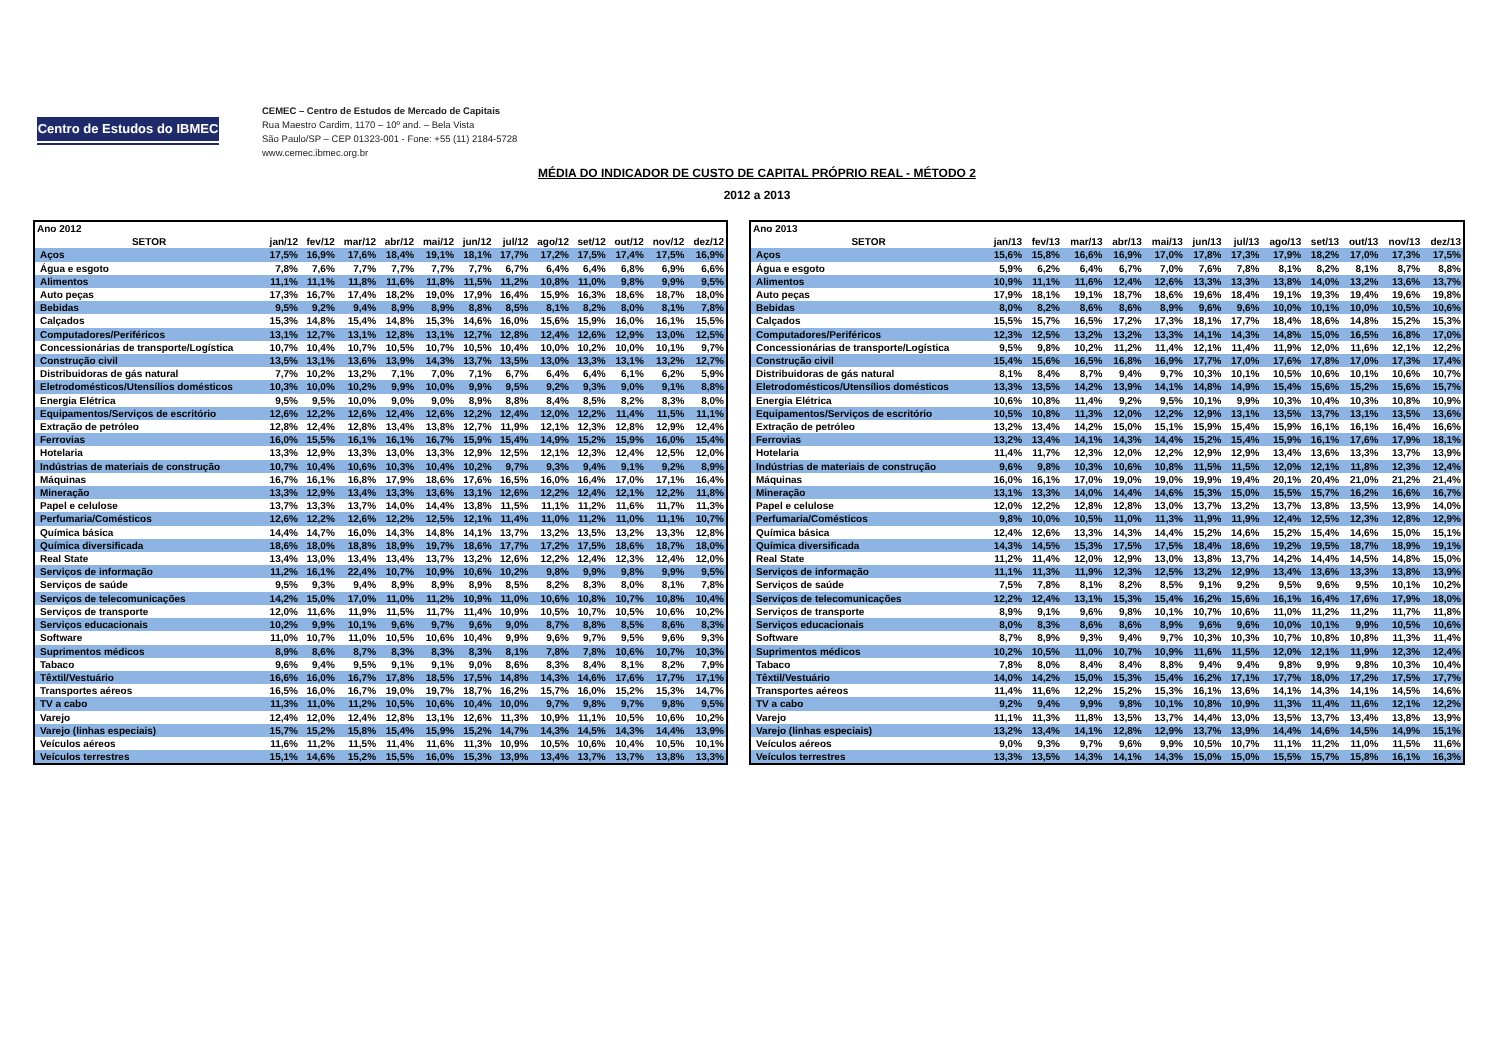Centro de Estudos do IBMEC
CEMEC – Centro de Estudos de Mercado de Capitais
Rua Maestro Cardim, 1170 – 10º and. – Bela Vista
São Paulo/SP – CEP 01323-001 - Fone: +55 (11) 2184-5728
www.cemec.ibmec.org.br
MÉDIA DO INDICADOR DE CUSTO DE CAPITAL PRÓPRIO REAL - MÉTODO 2
2012 a 2013
| Ano 2012 | | | | | | | | | | | | |
| SETOR | jan/12 | fev/12 | mar/12 | abr/12 | mai/12 | jun/12 | jul/12 | ago/12 | set/12 | out/12 | nov/12 | dez/12 |
| Aços | 17,5% | 16,9% | 17,6% | 18,4% | 19,1% | 18,1% | 17,7% | 17,2% | 17,5% | 17,4% | 17,5% | 16,9% |
| Água e esgoto | 7,8% | 7,6% | 7,7% | 7,7% | 7,7% | 7,7% | 6,7% | 6,4% | 6,4% | 6,8% | 6,9% | 6,6% |
| Alimentos | 11,1% | 11,1% | 11,8% | 11,6% | 11,8% | 11,5% | 11,2% | 10,8% | 11,0% | 9,8% | 9,9% | 9,5% |
| Auto peças | 17,3% | 16,7% | 17,4% | 18,2% | 19,0% | 17,9% | 16,4% | 15,9% | 16,3% | 18,6% | 18,7% | 18,0% |
| Bebidas | 9,5% | 9,2% | 9,4% | 8,9% | 8,9% | 8,8% | 8,5% | 8,1% | 8,2% | 8,0% | 8,1% | 7,8% |
| Calçados | 15,3% | 14,8% | 15,4% | 14,8% | 15,3% | 14,6% | 16,0% | 15,6% | 15,9% | 16,0% | 16,1% | 15,5% |
| Computadores/Periféricos | 13,1% | 12,7% | 13,1% | 12,8% | 13,1% | 12,7% | 12,8% | 12,4% | 12,6% | 12,9% | 13,0% | 12,5% |
| Concessionárias de transporte/Logística | 10,7% | 10,4% | 10,7% | 10,5% | 10,7% | 10,5% | 10,4% | 10,0% | 10,2% | 10,0% | 10,1% | 9,7% |
| Construção civil | 13,5% | 13,1% | 13,6% | 13,9% | 14,3% | 13,7% | 13,5% | 13,0% | 13,3% | 13,1% | 13,2% | 12,7% |
| Distribuidoras de gás natural | 7,7% | 10,2% | 13,2% | 7,1% | 7,0% | 7,1% | 6,7% | 6,4% | 6,4% | 6,1% | 6,2% | 5,9% |
| Eletrodomésticos/Utensílios domésticos | 10,3% | 10,0% | 10,2% | 9,9% | 10,0% | 9,9% | 9,5% | 9,2% | 9,3% | 9,0% | 9,1% | 8,8% |
| Energia Elétrica | 9,5% | 9,5% | 10,0% | 9,0% | 9,0% | 8,9% | 8,8% | 8,4% | 8,5% | 8,2% | 8,3% | 8,0% |
| Equipamentos/Serviços de escritório | 12,6% | 12,2% | 12,6% | 12,4% | 12,6% | 12,2% | 12,4% | 12,0% | 12,2% | 11,4% | 11,5% | 11,1% |
| Extração de petróleo | 12,8% | 12,4% | 12,8% | 13,4% | 13,8% | 12,7% | 11,9% | 12,1% | 12,3% | 12,8% | 12,9% | 12,4% |
| Ferrovias | 16,0% | 15,5% | 16,1% | 16,1% | 16,7% | 15,9% | 15,4% | 14,9% | 15,2% | 15,9% | 16,0% | 15,4% |
| Hotelaria | 13,3% | 12,9% | 13,3% | 13,0% | 13,3% | 12,9% | 12,5% | 12,1% | 12,3% | 12,4% | 12,5% | 12,0% |
| Indústrias de materiais de construção | 10,7% | 10,4% | 10,6% | 10,3% | 10,4% | 10,2% | 9,7% | 9,3% | 9,4% | 9,1% | 9,2% | 8,9% |
| Máquinas | 16,7% | 16,1% | 16,8% | 17,9% | 18,6% | 17,6% | 16,5% | 16,0% | 16,4% | 17,0% | 17,1% | 16,4% |
| Mineração | 13,3% | 12,9% | 13,4% | 13,3% | 13,6% | 13,1% | 12,6% | 12,2% | 12,4% | 12,1% | 12,2% | 11,8% |
| Papel e celulose | 13,7% | 13,3% | 13,7% | 14,0% | 14,4% | 13,8% | 11,5% | 11,1% | 11,2% | 11,6% | 11,7% | 11,3% |
| Perfumaria/Comésticos | 12,6% | 12,2% | 12,6% | 12,2% | 12,5% | 12,1% | 11,4% | 11,0% | 11,2% | 11,0% | 11,1% | 10,7% |
| Química básica | 14,4% | 14,7% | 16,0% | 14,3% | 14,8% | 14,1% | 13,7% | 13,2% | 13,5% | 13,2% | 13,3% | 12,8% |
| Química diversificada | 18,6% | 18,0% | 18,8% | 18,9% | 19,7% | 18,6% | 17,7% | 17,2% | 17,5% | 18,6% | 18,7% | 18,0% |
| Real State | 13,4% | 13,0% | 13,4% | 13,4% | 13,7% | 13,2% | 12,6% | 12,2% | 12,4% | 12,3% | 12,4% | 12,0% |
| Serviços de informação | 11,2% | 16,1% | 22,4% | 10,7% | 10,9% | 10,6% | 10,2% | 9,8% | 9,9% | 9,8% | 9,9% | 9,5% |
| Serviços de saúde | 9,5% | 9,3% | 9,4% | 8,9% | 8,9% | 8,9% | 8,5% | 8,2% | 8,3% | 8,0% | 8,1% | 7,8% |
| Serviços de telecomunicações | 14,2% | 15,0% | 17,0% | 11,0% | 11,2% | 10,9% | 11,0% | 10,6% | 10,8% | 10,7% | 10,8% | 10,4% |
| Serviços de transporte | 12,0% | 11,6% | 11,9% | 11,5% | 11,7% | 11,4% | 10,9% | 10,5% | 10,7% | 10,5% | 10,6% | 10,2% |
| Serviços educacionais | 10,2% | 9,9% | 10,1% | 9,6% | 9,7% | 9,6% | 9,0% | 8,7% | 8,8% | 8,5% | 8,6% | 8,3% |
| Software | 11,0% | 10,7% | 11,0% | 10,5% | 10,6% | 10,4% | 9,9% | 9,6% | 9,7% | 9,5% | 9,6% | 9,3% |
| Suprimentos médicos | 8,9% | 8,6% | 8,7% | 8,3% | 8,3% | 8,3% | 8,1% | 7,8% | 7,8% | 10,6% | 10,7% | 10,3% |
| Tabaco | 9,6% | 9,4% | 9,5% | 9,1% | 9,1% | 9,0% | 8,6% | 8,3% | 8,4% | 8,1% | 8,2% | 7,9% |
| Têxtil/Vestuário | 16,6% | 16,0% | 16,7% | 17,8% | 18,5% | 17,5% | 14,8% | 14,3% | 14,6% | 17,6% | 17,7% | 17,1% |
| Transportes aéreos | 16,5% | 16,0% | 16,7% | 19,0% | 19,7% | 18,7% | 16,2% | 15,7% | 16,0% | 15,2% | 15,3% | 14,7% |
| TV a cabo | 11,3% | 11,0% | 11,2% | 10,5% | 10,6% | 10,4% | 10,0% | 9,7% | 9,8% | 9,7% | 9,8% | 9,5% |
| Varejo | 12,4% | 12,0% | 12,4% | 12,8% | 13,1% | 12,6% | 11,3% | 10,9% | 11,1% | 10,5% | 10,6% | 10,2% |
| Varejo (linhas especiais) | 15,7% | 15,2% | 15,8% | 15,4% | 15,9% | 15,2% | 14,7% | 14,3% | 14,5% | 14,3% | 14,4% | 13,9% |
| Veículos aéreos | 11,6% | 11,2% | 11,5% | 11,4% | 11,6% | 11,3% | 10,9% | 10,5% | 10,6% | 10,4% | 10,5% | 10,1% |
| Veículos terrestres | 15,1% | 14,6% | 15,2% | 15,5% | 16,0% | 15,3% | 13,9% | 13,4% | 13,7% | 13,7% | 13,8% | 13,3% |
| Ano 2013 | | | | | | | | | | | | |
| SETOR | jan/13 | fev/13 | mar/13 | abr/13 | mai/13 | jun/13 | jul/13 | ago/13 | set/13 | out/13 | nov/13 | dez/13 |
| Aços | 15,6% | 15,8% | 16,6% | 16,9% | 17,0% | 17,8% | 17,3% | 17,9% | 18,2% | 17,0% | 17,3% | 17,5% |
| Água e esgoto | 5,9% | 6,2% | 6,4% | 6,7% | 7,0% | 7,6% | 7,8% | 8,1% | 8,2% | 8,1% | 8,7% | 8,8% |
| Alimentos | 10,9% | 11,1% | 11,6% | 12,4% | 12,6% | 13,3% | 13,3% | 13,8% | 14,0% | 13,2% | 13,6% | 13,7% |
| Auto peças | 17,9% | 18,1% | 19,1% | 18,7% | 18,6% | 19,6% | 18,4% | 19,1% | 19,3% | 19,4% | 19,6% | 19,8% |
| Bebidas | 8,0% | 8,2% | 8,6% | 8,6% | 8,9% | 9,6% | 9,6% | 10,0% | 10,1% | 10,0% | 10,5% | 10,6% |
| Calçados | 15,5% | 15,7% | 16,5% | 17,2% | 17,3% | 18,1% | 17,7% | 18,4% | 18,6% | 14,8% | 15,2% | 15,3% |
| Computadores/Periféricos | 12,3% | 12,5% | 13,2% | 13,2% | 13,3% | 14,1% | 14,3% | 14,8% | 15,0% | 16,5% | 16,8% | 17,0% |
| Concessionárias de transporte/Logística | 9,5% | 9,8% | 10,2% | 11,2% | 11,4% | 12,1% | 11,4% | 11,9% | 12,0% | 11,6% | 12,1% | 12,2% |
| Construção civil | 15,4% | 15,6% | 16,5% | 16,8% | 16,9% | 17,7% | 17,0% | 17,6% | 17,8% | 17,0% | 17,3% | 17,4% |
| Distribuidoras de gás natural | 8,1% | 8,4% | 8,7% | 9,4% | 9,7% | 10,3% | 10,1% | 10,5% | 10,6% | 10,1% | 10,6% | 10,7% |
| Eletrodomésticos/Utensílios domésticos | 13,3% | 13,5% | 14,2% | 13,9% | 14,1% | 14,8% | 14,9% | 15,4% | 15,6% | 15,2% | 15,6% | 15,7% |
| Energia Elétrica | 10,6% | 10,8% | 11,4% | 9,2% | 9,5% | 10,1% | 9,9% | 10,3% | 10,4% | 10,3% | 10,8% | 10,9% |
| Equipamentos/Serviços de escritório | 10,5% | 10,8% | 11,3% | 12,0% | 12,2% | 12,9% | 13,1% | 13,5% | 13,7% | 13,1% | 13,5% | 13,6% |
| Extração de petróleo | 13,2% | 13,4% | 14,2% | 15,0% | 15,1% | 15,9% | 15,4% | 15,9% | 16,1% | 16,1% | 16,4% | 16,6% |
| Ferrovias | 13,2% | 13,4% | 14,1% | 14,3% | 14,4% | 15,2% | 15,4% | 15,9% | 16,1% | 17,6% | 17,9% | 18,1% |
| Hotelaria | 11,4% | 11,7% | 12,3% | 12,0% | 12,2% | 12,9% | 12,9% | 13,4% | 13,6% | 13,3% | 13,7% | 13,9% |
| Indústrias de materiais de construção | 9,6% | 9,8% | 10,3% | 10,6% | 10,8% | 11,5% | 11,5% | 12,0% | 12,1% | 11,8% | 12,3% | 12,4% |
| Máquinas | 16,0% | 16,1% | 17,0% | 19,0% | 19,0% | 19,9% | 19,4% | 20,1% | 20,4% | 21,0% | 21,2% | 21,4% |
| Mineração | 13,1% | 13,3% | 14,0% | 14,4% | 14,6% | 15,3% | 15,0% | 15,5% | 15,7% | 16,2% | 16,6% | 16,7% |
| Papel e celulose | 12,0% | 12,2% | 12,8% | 12,8% | 13,0% | 13,7% | 13,2% | 13,7% | 13,8% | 13,5% | 13,9% | 14,0% |
| Perfumaria/Comésticos | 9,8% | 10,0% | 10,5% | 11,0% | 11,3% | 11,9% | 11,9% | 12,4% | 12,5% | 12,3% | 12,8% | 12,9% |
| Química básica | 12,4% | 12,6% | 13,3% | 14,3% | 14,4% | 15,2% | 14,6% | 15,2% | 15,4% | 14,6% | 15,0% | 15,1% |
| Química diversificada | 14,3% | 14,5% | 15,3% | 17,5% | 17,5% | 18,4% | 18,6% | 19,2% | 19,5% | 18,7% | 18,9% | 19,1% |
| Real State | 11,2% | 11,4% | 12,0% | 12,9% | 13,0% | 13,8% | 13,7% | 14,2% | 14,4% | 14,5% | 14,8% | 15,0% |
| Serviços de informação | 11,1% | 11,3% | 11,9% | 12,3% | 12,5% | 13,2% | 12,9% | 13,4% | 13,6% | 13,3% | 13,8% | 13,9% |
| Serviços de saúde | 7,5% | 7,8% | 8,1% | 8,2% | 8,5% | 9,1% | 9,2% | 9,5% | 9,6% | 9,5% | 10,1% | 10,2% |
| Serviços de telecomunicações | 12,2% | 12,4% | 13,1% | 15,3% | 15,4% | 16,2% | 15,6% | 16,1% | 16,4% | 17,6% | 17,9% | 18,0% |
| Serviços de transporte | 8,9% | 9,1% | 9,6% | 9,8% | 10,1% | 10,7% | 10,6% | 11,0% | 11,2% | 11,2% | 11,7% | 11,8% |
| Serviços educacionais | 8,0% | 8,3% | 8,6% | 8,6% | 8,9% | 9,6% | 9,6% | 10,0% | 10,1% | 9,9% | 10,5% | 10,6% |
| Software | 8,7% | 8,9% | 9,3% | 9,4% | 9,7% | 10,3% | 10,3% | 10,7% | 10,8% | 10,8% | 11,3% | 11,4% |
| Suprimentos médicos | 10,2% | 10,5% | 11,0% | 10,7% | 10,9% | 11,6% | 11,5% | 12,0% | 12,1% | 11,9% | 12,3% | 12,4% |
| Tabaco | 7,8% | 8,0% | 8,4% | 8,4% | 8,8% | 9,4% | 9,4% | 9,8% | 9,9% | 9,8% | 10,3% | 10,4% |
| Têxtil/Vestuário | 14,0% | 14,2% | 15,0% | 15,3% | 15,4% | 16,2% | 17,1% | 17,7% | 18,0% | 17,2% | 17,5% | 17,7% |
| Transportes aéreos | 11,4% | 11,6% | 12,2% | 15,2% | 15,3% | 16,1% | 13,6% | 14,1% | 14,3% | 14,1% | 14,5% | 14,6% |
| TV a cabo | 9,2% | 9,4% | 9,9% | 9,8% | 10,1% | 10,8% | 10,9% | 11,3% | 11,4% | 11,6% | 12,1% | 12,2% |
| Varejo | 11,1% | 11,3% | 11,8% | 13,5% | 13,7% | 14,4% | 13,0% | 13,5% | 13,7% | 13,4% | 13,8% | 13,9% |
| Varejo (linhas especiais) | 13,2% | 13,4% | 14,1% | 12,8% | 12,9% | 13,7% | 13,9% | 14,4% | 14,6% | 14,5% | 14,9% | 15,1% |
| Veículos aéreos | 9,0% | 9,3% | 9,7% | 9,6% | 9,9% | 10,5% | 10,7% | 11,1% | 11,2% | 11,0% | 11,5% | 11,6% |
| Veículos terrestres | 13,3% | 13,5% | 14,3% | 14,1% | 14,3% | 15,0% | 15,0% | 15,5% | 15,7% | 15,8% | 16,1% | 16,3% |